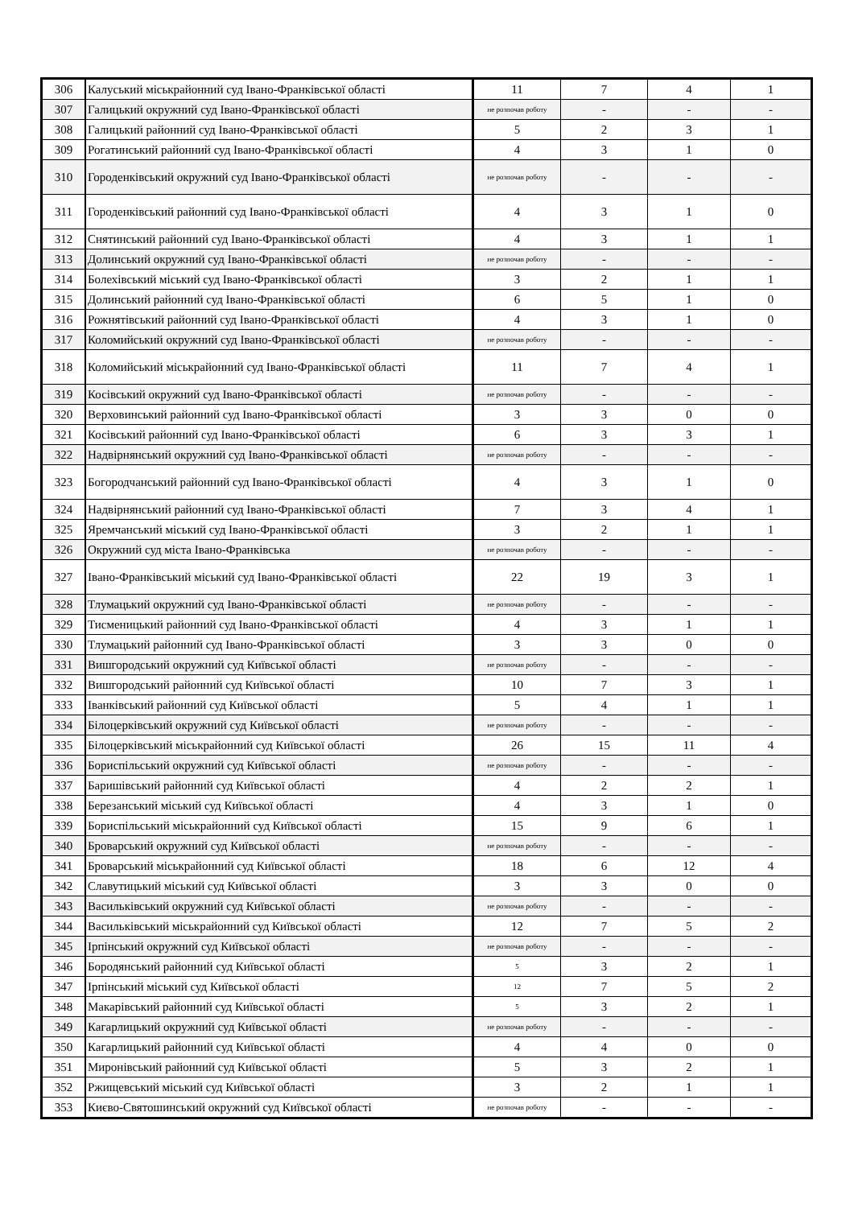| 306 | Калуський міськрайонний суд Івано-Франківської області | 11 | 7 | 4 | 1 |
| 307 | Галицький окружний суд Івано-Франківської області | не розпочав роботу | - | - | - |
| 308 | Галицький районний суд Івано-Франківської області | 5 | 2 | 3 | 1 |
| 309 | Рогатинський районний суд Івано-Франківської області | 4 | 3 | 1 | 0 |
| 310 | Городенківський окружний суд Івано-Франківської області | не розпочав роботу | - | - | - |
| 311 | Городенківський районний суд Івано-Франківської області | 4 | 3 | 1 | 0 |
| 312 | Снятинський районний суд Івано-Франківської області | 4 | 3 | 1 | 1 |
| 313 | Долинський окружний суд Івано-Франківської області | не розпочав роботу | - | - | - |
| 314 | Болехівський міський суд Івано-Франківської області | 3 | 2 | 1 | 1 |
| 315 | Долинський районний суд Івано-Франківської області | 6 | 5 | 1 | 0 |
| 316 | Рожнятівський районний суд Івано-Франківської області | 4 | 3 | 1 | 0 |
| 317 | Коломийський окружний суд Івано-Франківської області | не розпочав роботу | - | - | - |
| 318 | Коломийський міськрайонний суд Івано-Франківської області | 11 | 7 | 4 | 1 |
| 319 | Косівський окружний суд Івано-Франківської області | не розпочав роботу | - | - | - |
| 320 | Верховинський районний суд Івано-Франківської області | 3 | 3 | 0 | 0 |
| 321 | Косівський районний суд Івано-Франківської області | 6 | 3 | 3 | 1 |
| 322 | Надвірнянський окружний суд Івано-Франківської області | не розпочав роботу | - | - | - |
| 323 | Богородчанський районний суд Івано-Франківської області | 4 | 3 | 1 | 0 |
| 324 | Надвірнянський районний суд Івано-Франківської області | 7 | 3 | 4 | 1 |
| 325 | Яремчанський міський суд Івано-Франківської області | 3 | 2 | 1 | 1 |
| 326 | Окружний суд міста Івано-Франківська | не розпочав роботу | - | - | - |
| 327 | Івано-Франківський міський суд Івано-Франківської області | 22 | 19 | 3 | 1 |
| 328 | Тлумацький окружний суд Івано-Франківської області | не розпочав роботу | - | - | - |
| 329 | Тисменицький районний суд Івано-Франківської області | 4 | 3 | 1 | 1 |
| 330 | Тлумацький районний суд Івано-Франківської області | 3 | 3 | 0 | 0 |
| 331 | Вишгородський окружний суд Київської області | не розпочав роботу | - | - | - |
| 332 | Вишгородський районний суд Київської області | 10 | 7 | 3 | 1 |
| 333 | Іванківський районний суд Київської області | 5 | 4 | 1 | 1 |
| 334 | Білоцерківський окружний суд Київської області | не розпочав роботу | - | - | - |
| 335 | Білоцерківський міськрайонний суд Київської області | 26 | 15 | 11 | 4 |
| 336 | Бориспільський окружний суд Київської області | не розпочав роботу | - | - | - |
| 337 | Баришівський районний суд Київської області | 4 | 2 | 2 | 1 |
| 338 | Березанський міський суд Київської області | 4 | 3 | 1 | 0 |
| 339 | Бориспільський міськрайонний суд Київської області | 15 | 9 | 6 | 1 |
| 340 | Броварський окружний суд Київської області | не розпочав роботу | - | - | - |
| 341 | Броварський міськрайонний суд Київської області | 18 | 6 | 12 | 4 |
| 342 | Славутицький міський суд Київської області | 3 | 3 | 0 | 0 |
| 343 | Васильківський окружний суд Київської області | не розпочав роботу | - | - | - |
| 344 | Васильківський міськрайонний суд Київської області | 12 | 7 | 5 | 2 |
| 345 | Ірпінський окружний суд Київської області | не розпочав роботу | - | - | - |
| 346 | Бородянський районний суд Київської області | 5 | 3 | 2 | 1 |
| 347 | Ірпінський міський суд Київської області | 12 | 7 | 5 | 2 |
| 348 | Макарівський районний суд Київської області | 5 | 3 | 2 | 1 |
| 349 | Кагарлицький окружний суд Київської області | не розпочав роботу | - | - | - |
| 350 | Кагарлицький районний суд Київської області | 4 | 4 | 0 | 0 |
| 351 | Миронівський районний суд Київської області | 5 | 3 | 2 | 1 |
| 352 | Ржищевський міський суд Київської області | 3 | 2 | 1 | 1 |
| 353 | Києво-Святошинський окружний суд Київської області | не розпочав роботу | - | - | - |